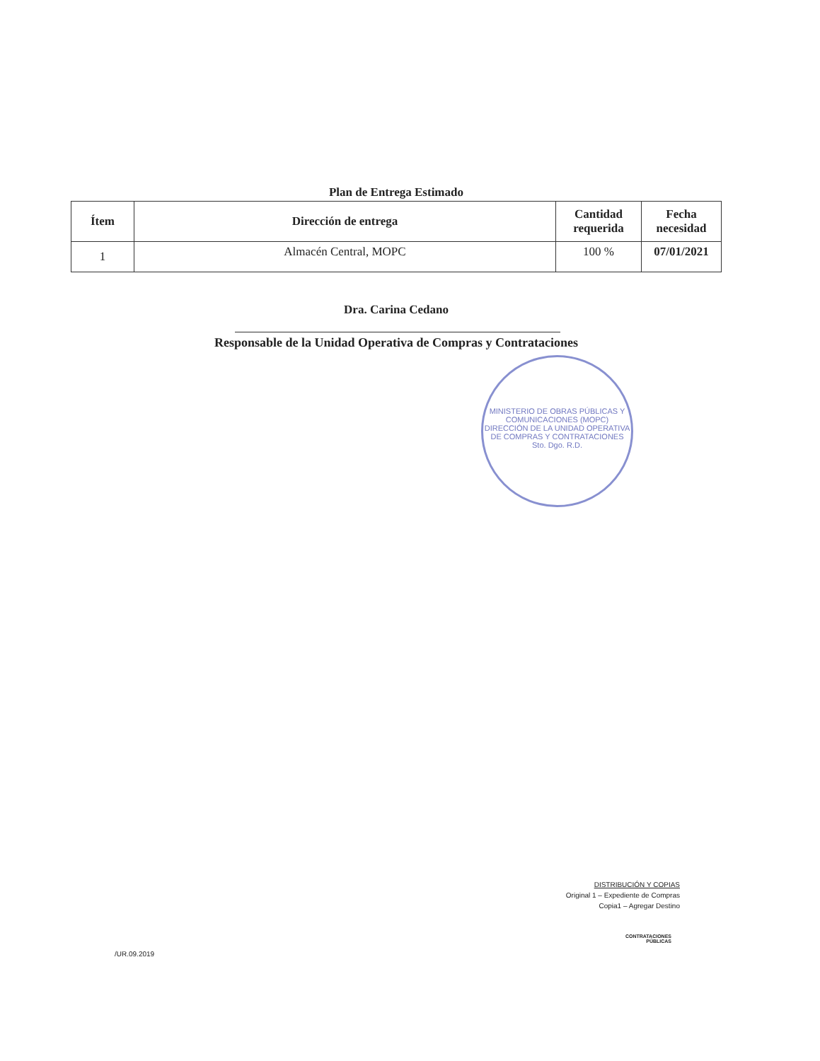Plan de Entrega Estimado
| Ítem | Dirección de entrega | Cantidad requerida | Fecha necesidad |
| --- | --- | --- | --- |
| 1 | Almacén Central, MOPC | 100 % | 07/01/2021 |
Dra. Carina Cedano
Responsable de la Unidad Operativa de Compras y Contrataciones
MINISTERIO DE OBRAS PÚBLICAS Y COMUNICACIONES (MOPC)
DIRECCIÓN DE LA UNIDAD OPERATIVA DE COMPRAS Y CONTRATACIONES
Sto. Dgo. R.D.
DISTRIBUCIÓN Y COPIAS
Original 1 – Expediente de Compras
Copia1 – Agregar Destino
CONTRATACIONES
PÚBLICAS
/UR.09.2019